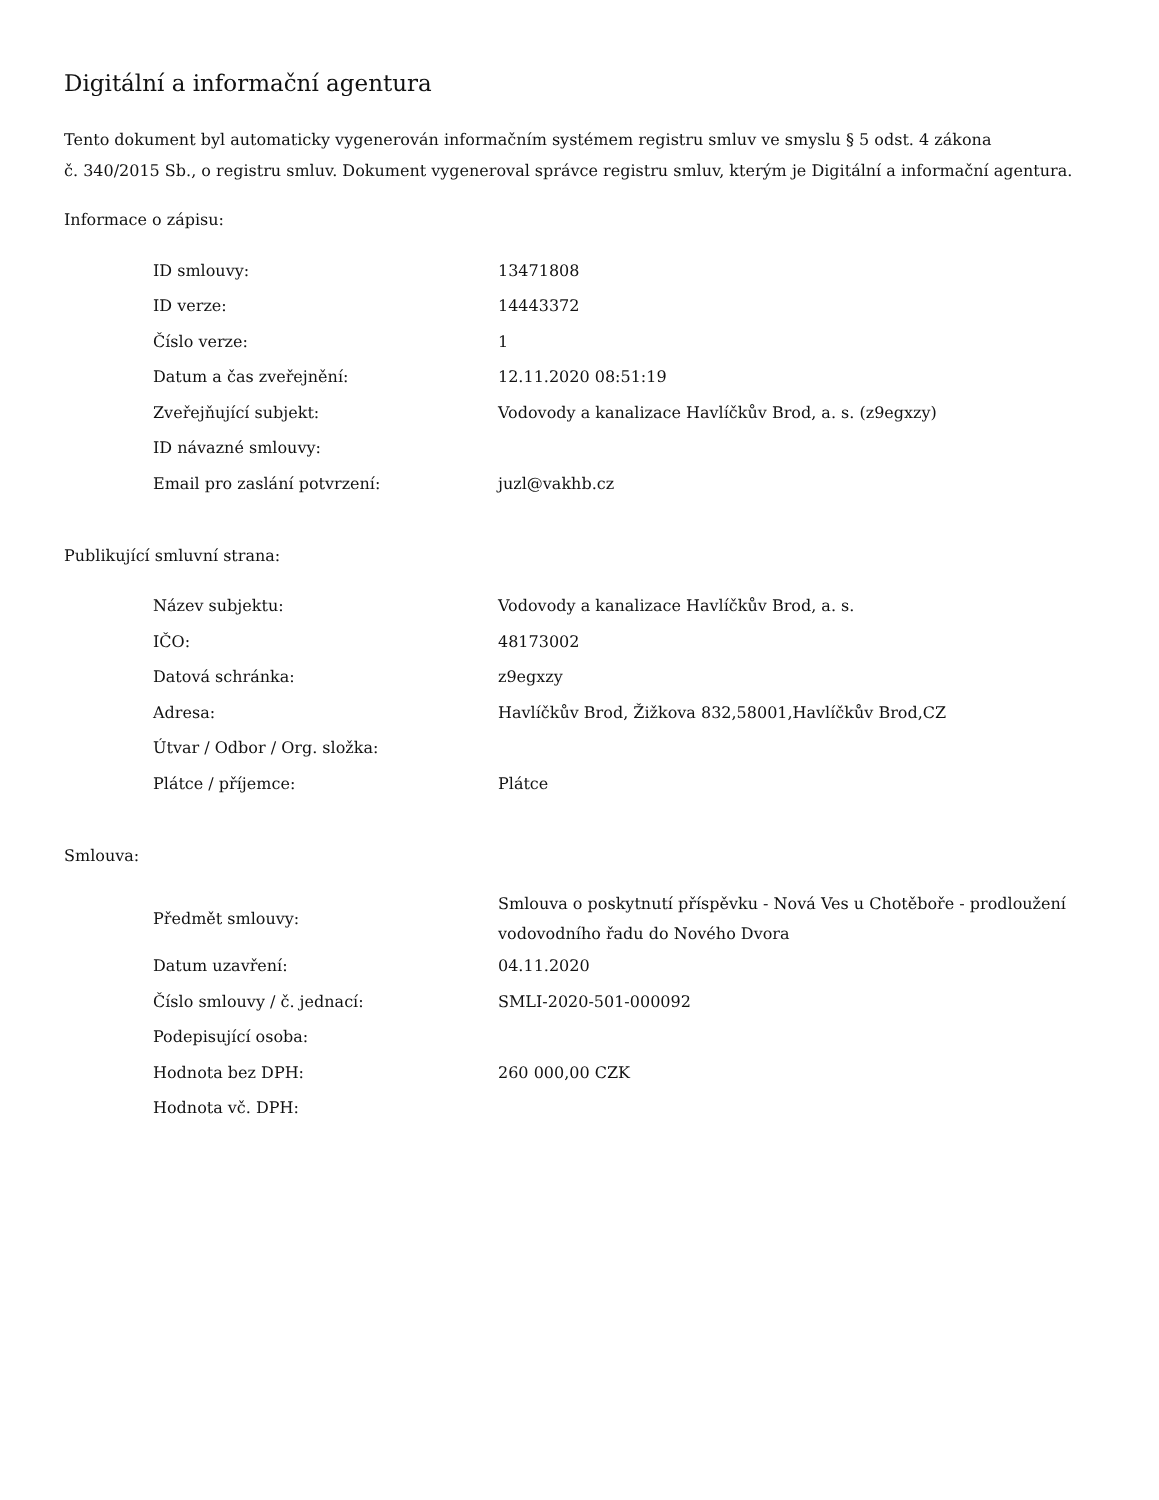Digitální a informační agentura
Tento dokument byl automaticky vygenerován informačním systémem registru smluv ve smyslu § 5 odst. 4 zákona
č. 340/2015 Sb., o registru smluv. Dokument vygeneroval správce registru smluv, kterým je Digitální a informační agentura.
Informace o zápisu:
| ID smlouvy: | 13471808 |
| ID verze: | 14443372 |
| Číslo verze: | 1 |
| Datum a čas zveřejnění: | 12.11.2020 08:51:19 |
| Zveřejňující subjekt: | Vodovody a kanalizace Havlíčkův Brod, a. s. (z9egxzy) |
| ID návazné smlouvy: | |
| Email pro zaslání potvrzení: | juzl@vakhb.cz |
Publikující smluvní strana:
| Název subjektu: | Vodovody a kanalizace Havlíčkův Brod, a. s. |
| IČO: | 48173002 |
| Datová schránka: | z9egxzy |
| Adresa: | Havlíčkův Brod, Žižkova 832,58001,Havlíčkův Brod,CZ |
| Útvar / Odbor / Org. složka: | |
| Plátce / příjemce: | Plátce |
Smlouva:
| Předmět smlouvy: | Smlouva o poskytnutí příspěvku - Nová Ves u Chotěboře - prodloužení vodovodního řadu do Nového Dvora |
| Datum uzavření: | 04.11.2020 |
| Číslo smlouvy / č. jednací: | SMLI-2020-501-000092 |
| Podepisující osoba: | |
| Hodnota bez DPH: | 260 000,00 CZK |
| Hodnota vč. DPH: | |